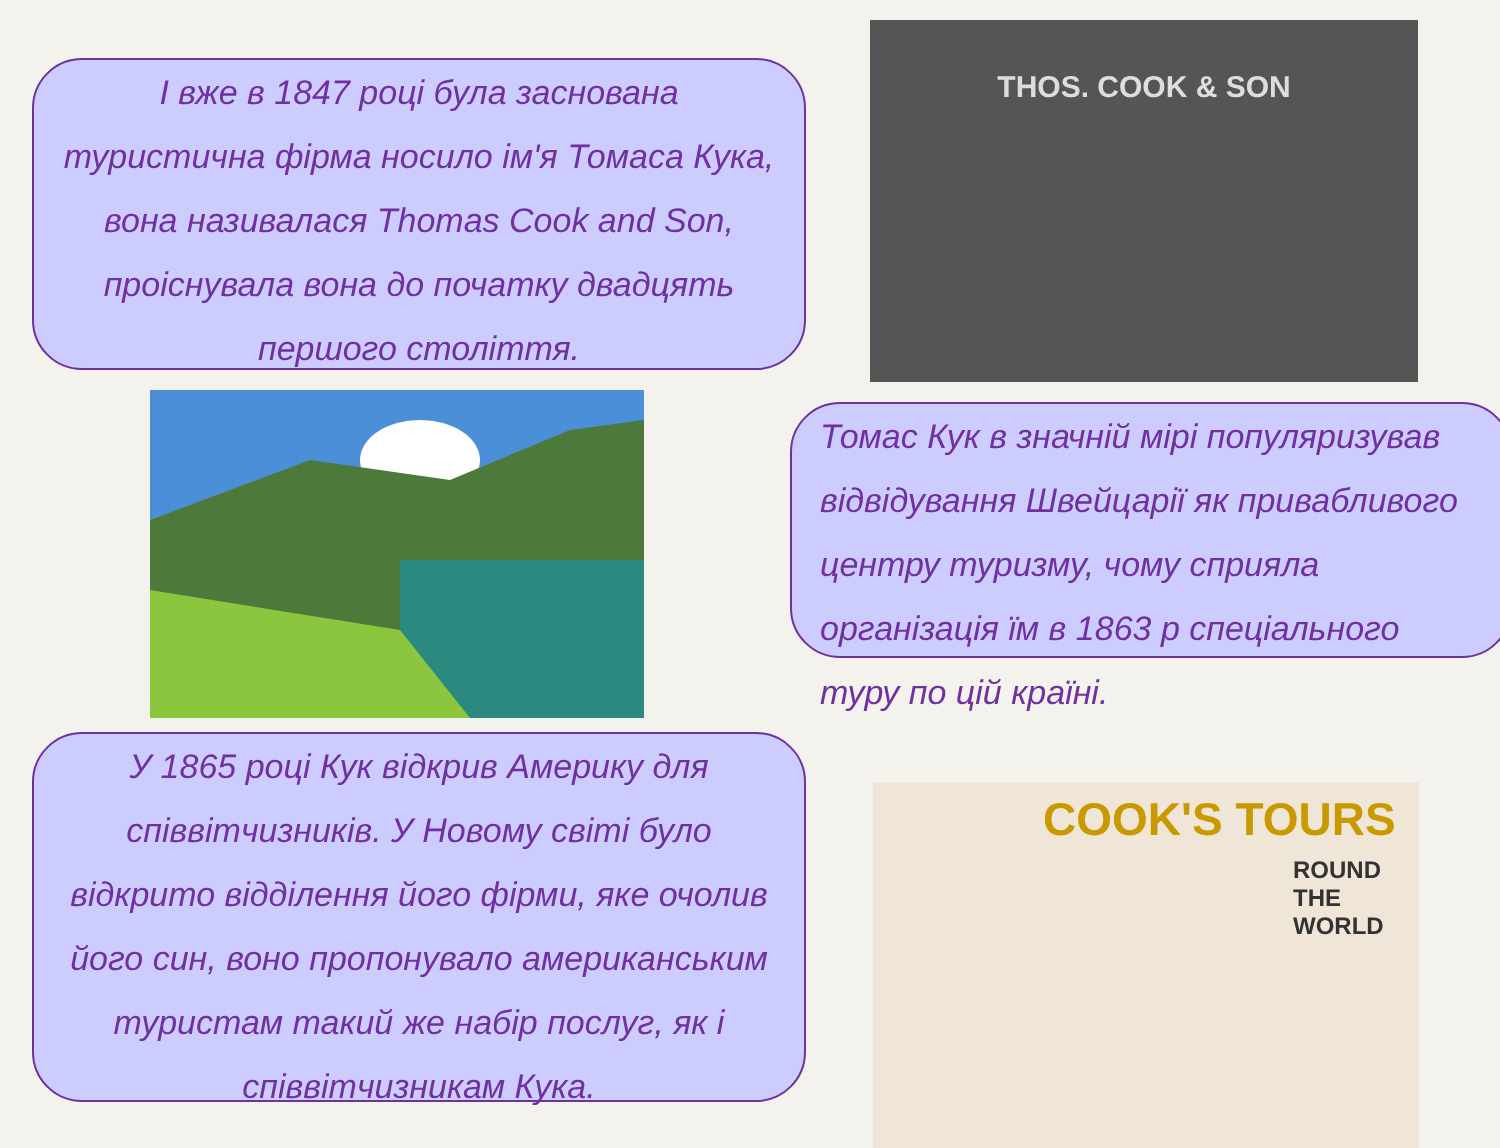І вже в 1847 році була заснована туристична фірма носило ім'я Томаса Кука, вона називалася Thomas Cook and Son, проіснувала вона до початку двадцять першого століття.
THOS. COOK & SON
Томас Кук в значній мірі популяризував відвідування Швейцарії як привабливого центру туризму, чому сприяла організація їм в 1863 р спеціального туру по цій країні.
У 1865 році Кук відкрив Америку для співвітчизників. У Новому світі було відкрито відділення його фірми, яке очолив його син, воно пропонувало американським туристам такий же набір послуг, як і співвітчизникам Кука.
COOK'S TOURS
ROUND THE WORLD